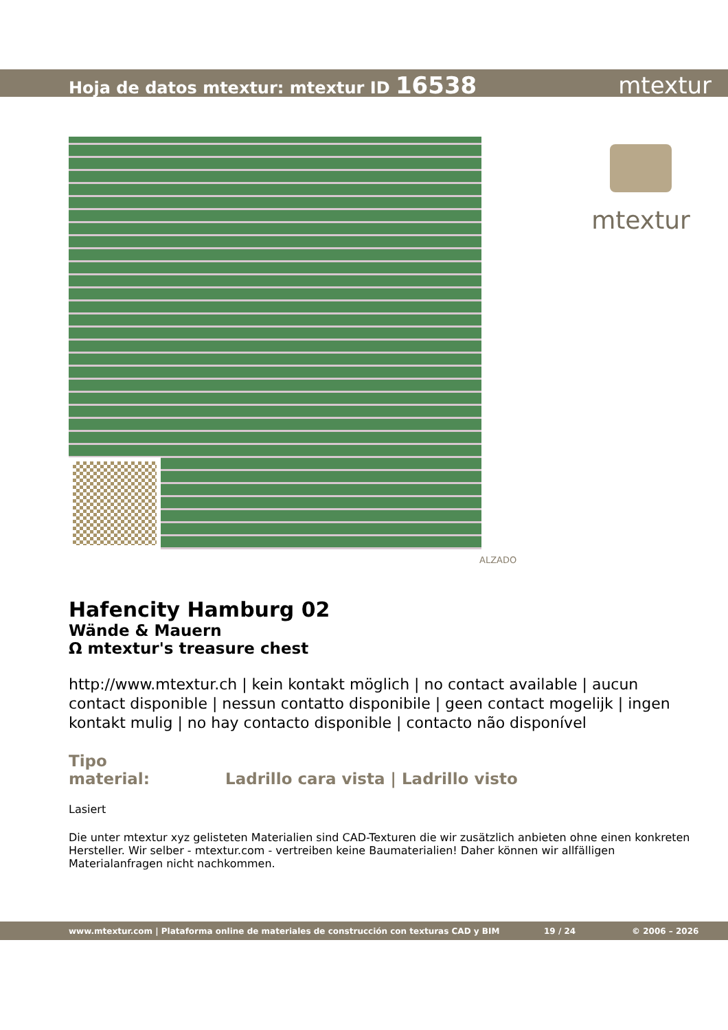Hoja de datos mtextur: mtextur ID 16538
mtextur
mtextur
ALZADO
Hafencity Hamburg 02
Wände & Mauern
Ω mtextur's treasure chest
http://www.mtextur.ch | kein kontakt möglich | no contact available | aucun contact disponible | nessun contatto disponibile | geen contact mogelijk | ingen kontakt mulig | no hay contacto disponible | contacto não disponível
Tipo
material:
Ladrillo cara vista | Ladrillo visto
Lasiert
Die unter mtextur xyz gelisteten Materialien sind CAD-Texturen die wir zusätzlich anbieten ohne einen konkreten Hersteller. Wir selber - mtextur.com - vertreiben keine Baumaterialien! Daher können wir allfälligen Materialanfragen nicht nachkommen.
www.mtextur.com | Plataforma online de materiales de construcción con texturas CAD y BIM 19 / 24 © 2006 – 2026